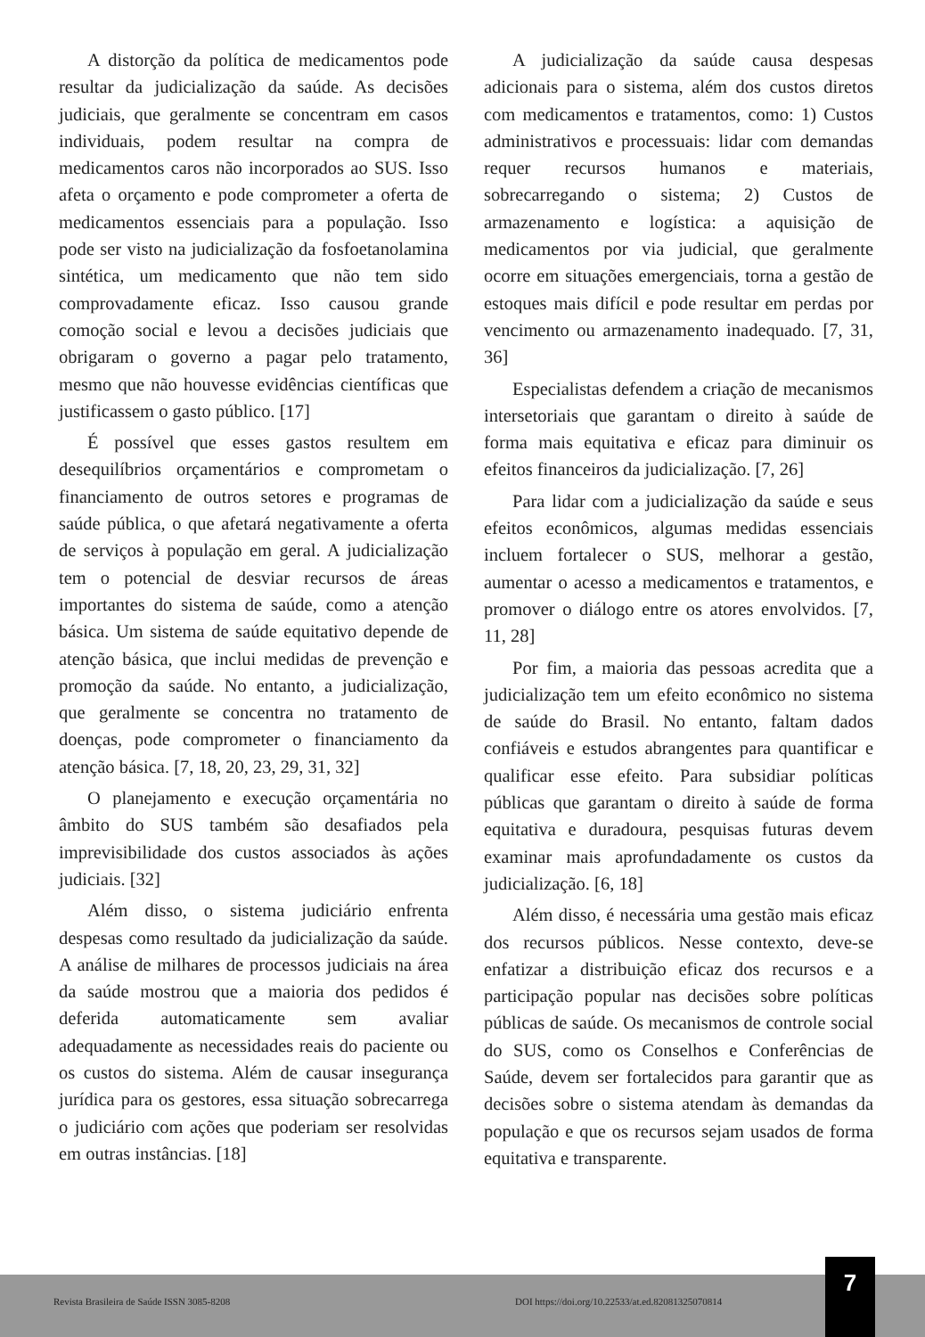A distorção da política de medicamentos pode resultar da judicialização da saúde. As decisões judiciais, que geralmente se concentram em casos individuais, podem resultar na compra de medicamentos caros não incorporados ao SUS. Isso afeta o orçamento e pode comprometer a oferta de medicamentos essenciais para a população. Isso pode ser visto na judicialização da fosfoetanolamina sintética, um medicamento que não tem sido comprovadamente eficaz. Isso causou grande comoção social e levou a decisões judiciais que obrigaram o governo a pagar pelo tratamento, mesmo que não houvesse evidências científicas que justificassem o gasto público. [17]
É possível que esses gastos resultem em desequilíbrios orçamentários e comprometam o financiamento de outros setores e programas de saúde pública, o que afetará negativamente a oferta de serviços à população em geral. A judicialização tem o potencial de desviar recursos de áreas importantes do sistema de saúde, como a atenção básica. Um sistema de saúde equitativo depende de atenção básica, que inclui medidas de prevenção e promoção da saúde. No entanto, a judicialização, que geralmente se concentra no tratamento de doenças, pode comprometer o financiamento da atenção básica. [7, 18, 20, 23, 29, 31, 32]
O planejamento e execução orçamentária no âmbito do SUS também são desafiados pela imprevisibilidade dos custos associados às ações judiciais. [32]
Além disso, o sistema judiciário enfrenta despesas como resultado da judicialização da saúde. A análise de milhares de processos judiciais na área da saúde mostrou que a maioria dos pedidos é deferida automaticamente sem avaliar adequadamente as necessidades reais do paciente ou os custos do sistema. Além de causar insegurança jurídica para os gestores, essa situação sobrecarrega o judiciário com ações que poderiam ser resolvidas em outras instâncias. [18]
A judicialização da saúde causa despesas adicionais para o sistema, além dos custos diretos com medicamentos e tratamentos, como: 1) Custos administrativos e processuais: lidar com demandas requer recursos humanos e materiais, sobrecarregando o sistema; 2) Custos de armazenamento e logística: a aquisição de medicamentos por via judicial, que geralmente ocorre em situações emergenciais, torna a gestão de estoques mais difícil e pode resultar em perdas por vencimento ou armazenamento inadequado. [7, 31, 36]
Especialistas defendem a criação de mecanismos intersetoriais que garantam o direito à saúde de forma mais equitativa e eficaz para diminuir os efeitos financeiros da judicialização. [7, 26]
Para lidar com a judicialização da saúde e seus efeitos econômicos, algumas medidas essenciais incluem fortalecer o SUS, melhorar a gestão, aumentar o acesso a medicamentos e tratamentos, e promover o diálogo entre os atores envolvidos. [7, 11, 28]
Por fim, a maioria das pessoas acredita que a judicialização tem um efeito econômico no sistema de saúde do Brasil. No entanto, faltam dados confiáveis e estudos abrangentes para quantificar e qualificar esse efeito. Para subsidiar políticas públicas que garantam o direito à saúde de forma equitativa e duradoura, pesquisas futuras devem examinar mais aprofundadamente os custos da judicialização. [6, 18]
Além disso, é necessária uma gestão mais eficaz dos recursos públicos. Nesse contexto, deve-se enfatizar a distribuição eficaz dos recursos e a participação popular nas decisões sobre políticas públicas de saúde. Os mecanismos de controle social do SUS, como os Conselhos e Conferências de Saúde, devem ser fortalecidos para garantir que as decisões sobre o sistema atendam às demandas da população e que os recursos sejam usados de forma equitativa e transparente.
Revista Brasileira de Saúde ISSN 3085-8208 DOI https://doi.org/10.22533/at.ed.82081325070814 7